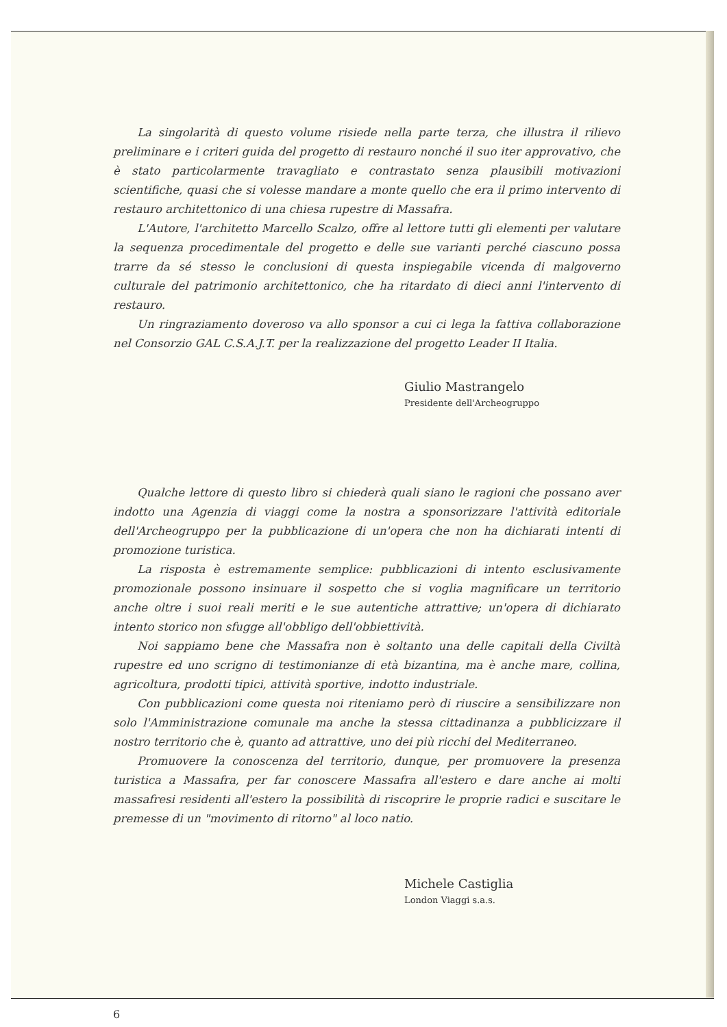La singolarità di questo volume risiede nella parte terza, che illustra il rilievo preliminare e i criteri guida del progetto di restauro nonché il suo iter approvativo, che è stato particolarmente travagliato e contrastato senza plausibili motivazioni scientifiche, quasi che si volesse mandare a monte quello che era il primo intervento di restauro architettonico di una chiesa rupestre di Massafra.
L'Autore, l'architetto Marcello Scalzo, offre al lettore tutti gli elementi per valutare la sequenza procedimentale del progetto e delle sue varianti perché ciascuno possa trarre da sé stesso le conclusioni di questa inspiegabile vicenda di malgoverno culturale del patrimonio architettonico, che ha ritardato di dieci anni l'intervento di restauro.
Un ringraziamento doveroso va allo sponsor a cui ci lega la fattiva collaborazione nel Consorzio GAL C.S.A.J.T. per la realizzazione del progetto Leader II Italia.
Giulio Mastrangelo
Presidente dell'Archeogruppo
Qualche lettore di questo libro si chiederà quali siano le ragioni che possano aver indotto una Agenzia di viaggi come la nostra a sponsorizzare l'attività editoriale dell'Archeogruppo per la pubblicazione di un'opera che non ha dichiarati intenti di promozione turistica.
La risposta è estremamente semplice: pubblicazioni di intento esclusivamente promozionale possono insinuare il sospetto che si voglia magnificare un territorio anche oltre i suoi reali meriti e le sue autentiche attrattive; un'opera di dichiarato intento storico non sfugge all'obbligo dell'obbiettività.
Noi sappiamo bene che Massafra non è soltanto una delle capitali della Civiltà rupestre ed uno scrigno di testimonianze di età bizantina, ma è anche mare, collina, agricoltura, prodotti tipici, attività sportive, indotto industriale.
Con pubblicazioni come questa noi riteniamo però di riuscire a sensibilizzare non solo l'Amministrazione comunale ma anche la stessa cittadinanza a pubblicizzare il nostro territorio che è, quanto ad attrattive, uno dei più ricchi del Mediterraneo.
Promuovere la conoscenza del territorio, dunque, per promuovere la presenza turistica a Massafra, per far conoscere Massafra all'estero e dare anche ai molti massafresi residenti all'estero la possibilità di riscoprire le proprie radici e suscitare le premesse di un "movimento di ritorno" al loco natio.
Michele Castiglia
London Viaggi s.a.s.
6